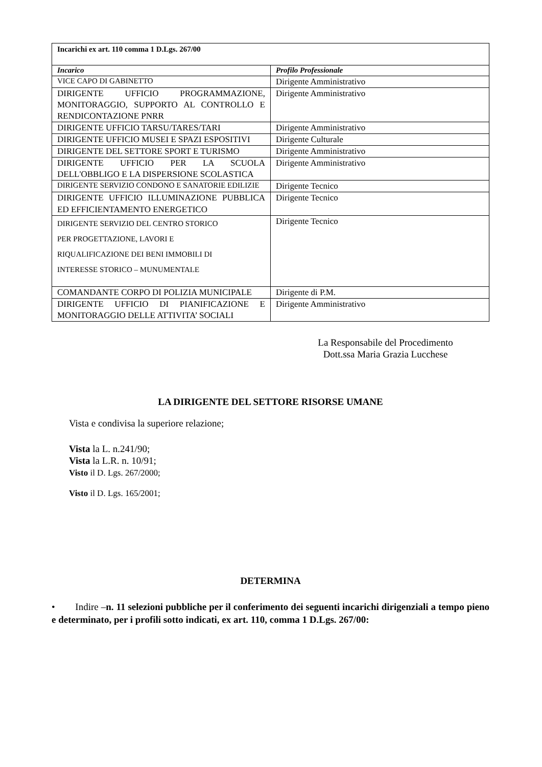| Incarichi ex art. 110 comma 1 D.Lgs. 267/00 | |
| --- | --- |
| Incarico | Profilo Professionale |
| VICE CAPO DI GABINETTO | Dirigente Amministrativo |
| DIRIGENTE UFFICIO PROGRAMMAZIONE, MONITORAGGIO, SUPPORTO AL CONTROLLO E RENDICONTAZIONE PNRR | Dirigente Amministrativo |
| DIRIGENTE UFFICIO TARSU/TARES/TARI | Dirigente Amministrativo |
| DIRIGENTE UFFICIO MUSEI E SPAZI ESPOSITIVI | Dirigente Culturale |
| DIRIGENTE DEL SETTORE SPORT E TURISMO | Dirigente Amministrativo |
| DIRIGENTE UFFICIO PER LA SCUOLA DELL'OBBLIGO E LA DISPERSIONE SCOLASTICA | Dirigente Amministrativo |
| DIRIGENTE SERVIZIO CONDONO E SANATORIE EDILIZIE | Dirigente Tecnico |
| DIRIGENTE UFFICIO ILLUMINAZIONE PUBBLICA ED EFFICIENTAMENTO ENERGETICO | Dirigente Tecnico |
| DIRIGENTE SERVIZIO DEL CENTRO STORICO PER PROGETTAZIONE, LAVORI E RIQUALIFICAZIONE DEI BENI IMMOBILI DI INTERESSE STORICO – MUNUMENTALE | Dirigente Tecnico |
| COMANDANTE CORPO DI POLIZIA MUNICIPALE | Dirigente di P.M. |
| DIRIGENTE UFFICIO DI PIANIFICAZIONE E MONITORAGGIO DELLE ATTIVITA’ SOCIALI | Dirigente Amministrativo |
La Responsabile del Procedimento
Dott.ssa Maria Grazia Lucchese
LA DIRIGENTE DEL SETTORE RISORSE UMANE
Vista e condivisa la superiore relazione;
Vista la L. n.241/90;
Vista la L.R. n. 10/91;
Visto il D. Lgs. 267/2000;
Visto il D. Lgs. 165/2001;
DETERMINA
• Indire –n. 11 selezioni pubbliche per il conferimento dei seguenti incarichi dirigenziali a tempo pieno e determinato, per i profili sotto indicati, ex art. 110, comma 1 D.Lgs. 267/00: